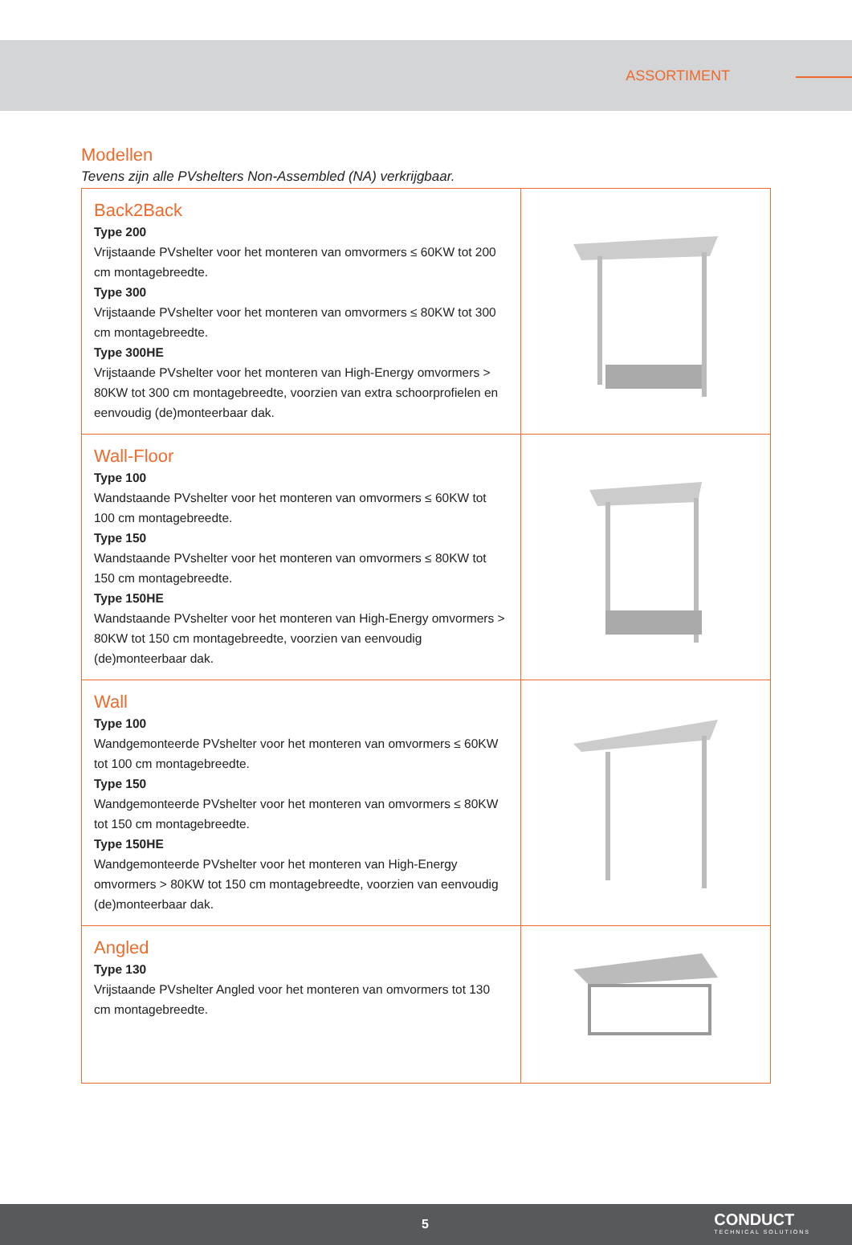ASSORTIMENT
Modellen
Tevens zijn alle PVshelters Non-Assembled (NA) verkrijgbaar.
| Back2Back Type 200 Vrijstaande PVshelter voor het monteren van omvormers ≤ 60KW tot 200 cm montagebreedte. Type 300 Vrijstaande PVshelter voor het monteren van omvormers ≤ 80KW tot 300 cm montagebreedte. Type 300HE Vrijstaande PVshelter voor het monteren van High-Energy omvormers > 80KW tot 300 cm montagebreedte, voorzien van extra schoorprofielen en eenvoudig (de)monteerbaar dak. | |
| Wall-Floor Type 100 Wandstaande PVshelter voor het monteren van omvormers ≤ 60KW tot 100 cm montagebreedte. Type 150 Wandstaande PVshelter voor het monteren van omvormers ≤ 80KW tot 150 cm montagebreedte. Type 150HE Wandstaande PVshelter voor het monteren van High-Energy omvormers > 80KW tot 150 cm montagebreedte, voorzien van eenvoudig (de)monteerbaar dak. | |
| Wall Type 100 Wandgemonteerde PVshelter voor het monteren van omvormers ≤ 60KW tot 100 cm montagebreedte. Type 150 Wandgemonteerde PVshelter voor het monteren van omvormers ≤ 80KW tot 150 cm montagebreedte. Type 150HE Wandgemonteerde PVshelter voor het monteren van High-Energy omvormers > 80KW tot 150 cm montagebreedte, voorzien van eenvoudig (de)monteerbaar dak. | |
| Angled Type 130 Vrijstaande PVshelter Angled voor het monteren van omvormers tot 130 cm montagebreedte. | |
5 CONDUCT
TECHNICAL SOLUTIONS